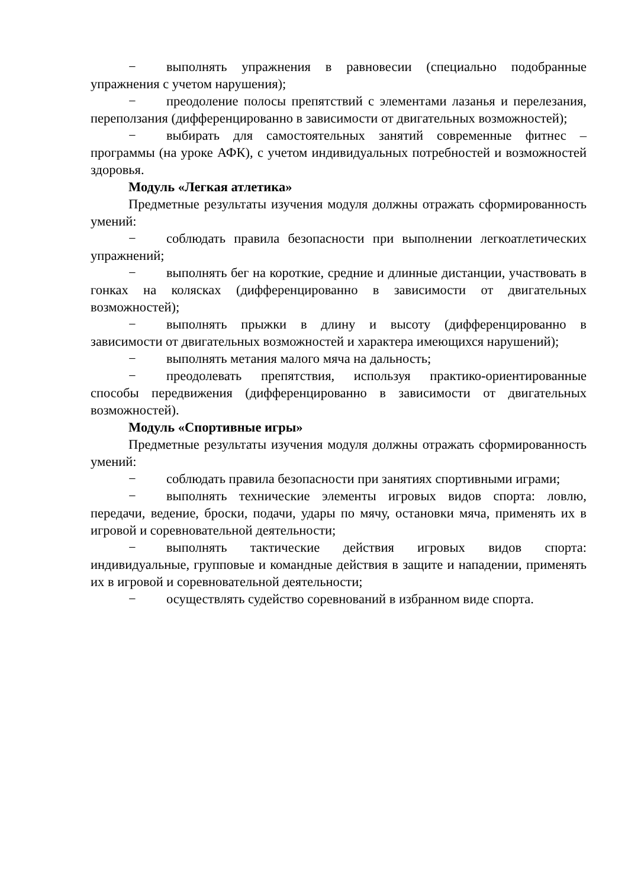− выполнять упражнения в равновесии (специально подобранные упражнения с учетом нарушения);
− преодоление полосы препятствий с элементами лазанья и перелезания, переползания (дифференцированно в зависимости от двигательных возможностей);
− выбирать для самостоятельных занятий современные фитнес – программы (на уроке АФК), с учетом индивидуальных потребностей и возможностей здоровья.
Модуль «Легкая атлетика»
Предметные результаты изучения модуля должны отражать сформированность умений:
− соблюдать правила безопасности при выполнении легкоатлетических упражнений;
− выполнять бег на короткие, средние и длинные дистанции, участвовать в гонках на колясках (дифференцированно в зависимости от двигательных возможностей);
− выполнять прыжки в длину и высоту (дифференцированно в зависимости от двигательных возможностей и характера имеющихся нарушений);
− выполнять метания малого мяча на дальность;
− преодолевать препятствия, используя практико-ориентированные способы передвижения (дифференцированно в зависимости от двигательных возможностей).
Модуль «Спортивные игры»
Предметные результаты изучения модуля должны отражать сформированность умений:
− соблюдать правила безопасности при занятиях спортивными играми;
− выполнять технические элементы игровых видов спорта: ловлю, передачи, ведение, броски, подачи, удары по мячу, остановки мяча, применять их в игровой и соревновательной деятельности;
− выполнять тактические действия игровых видов спорта: индивидуальные, групповые и командные действия в защите и нападении, применять их в игровой и соревновательной деятельности;
− осуществлять судейство соревнований в избранном виде спорта.